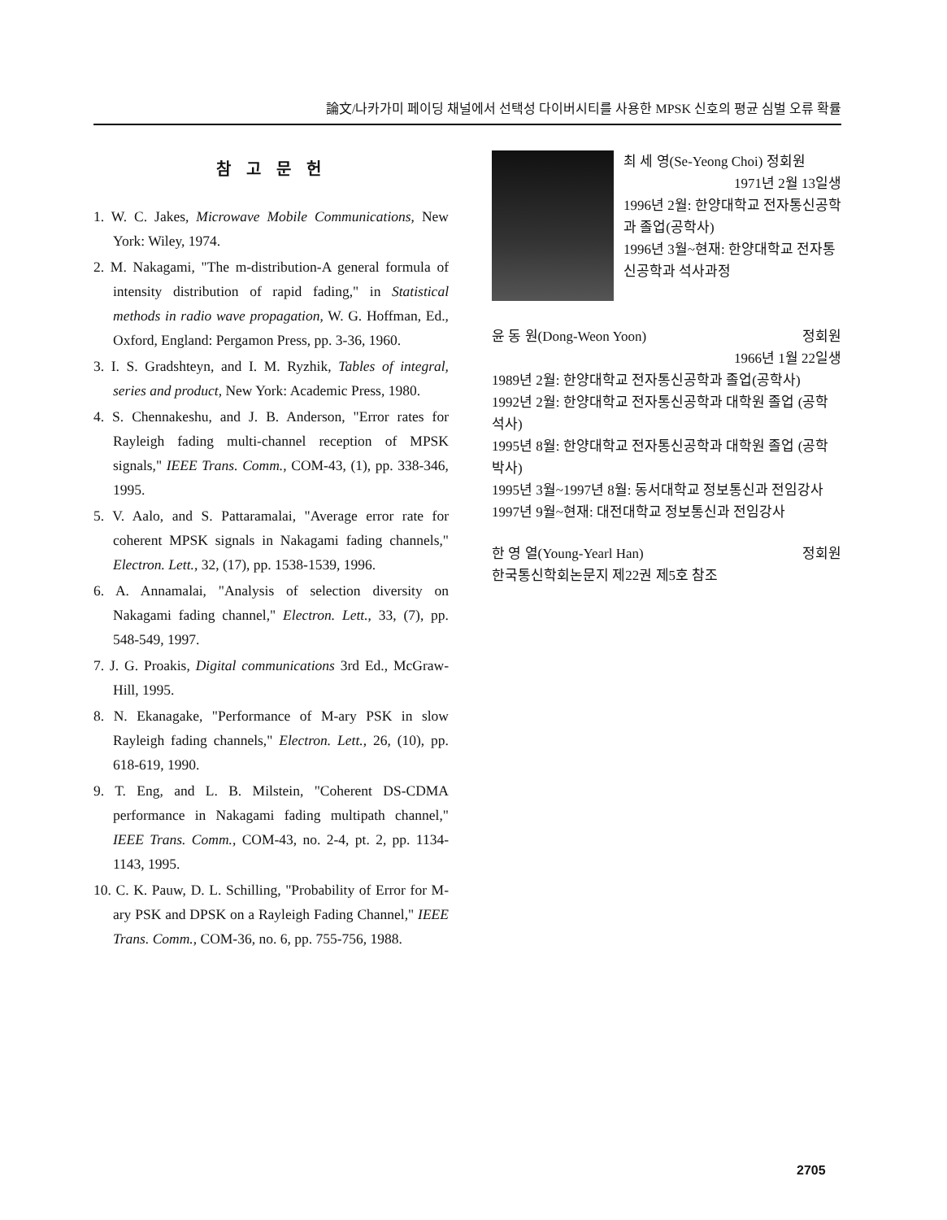論文/나카가미 페이딩 채널에서 선택성 다이버시티를 사용한 MPSK 신호의 평균 심벌 오류 확률
참 고 문 헌
1. W. C. Jakes, Microwave Mobile Communications, New York: Wiley, 1974.
2. M. Nakagami, "The m-distribution-A general formula of intensity distribution of rapid fading," in Statistical methods in radio wave propagation, W. G. Hoffman, Ed., Oxford, England: Pergamon Press, pp. 3-36, 1960.
3. I. S. Gradshteyn, and I. M. Ryzhik, Tables of integral, series and product, New York: Academic Press, 1980.
4. S. Chennakeshu, and J. B. Anderson, "Error rates for Rayleigh fading multi-channel reception of MPSK signals," IEEE Trans. Comm., COM-43, (1), pp. 338-346, 1995.
5. V. Aalo, and S. Pattaramalai, "Average error rate for coherent MPSK signals in Nakagami fading channels," Electron. Lett., 32, (17), pp. 1538-1539, 1996.
6. A. Annamalai, "Analysis of selection diversity on Nakagami fading channel," Electron. Lett., 33, (7), pp. 548-549, 1997.
7. J. G. Proakis, Digital communications 3rd Ed., McGraw-Hill, 1995.
8. N. Ekanagake, "Performance of M-ary PSK in slow Rayleigh fading channels," Electron. Lett., 26, (10), pp. 618-619, 1990.
9. T. Eng, and L. B. Milstein, "Coherent DS-CDMA performance in Nakagami fading multipath channel," IEEE Trans. Comm., COM-43, no. 2-4, pt. 2, pp. 1134-1143, 1995.
10. C. K. Pauw, D. L. Schilling, "Probability of Error for M-ary PSK and DPSK on a Rayleigh Fading Channel," IEEE Trans. Comm., COM-36, no. 6, pp. 755-756, 1988.
최 세 영(Se-Yeong Choi) 정회원
1971년 2월 13일생
1996년 2월: 한양대학교 전자통신공학과 졸업(공학사)
1996년 3월~현재: 한양대학교 전자통신공학과 석사과정
윤 동 원(Dong-Weon Yoon) 정회원
1966년 1월 22일생
1989년 2월: 한양대학교 전자통신공학과 졸업(공학사)
1992년 2월: 한양대학교 전자통신공학과 대학원 졸업 (공학 석사)
1995년 8월: 한양대학교 전자통신공학과 대학원 졸업 (공학 박사)
1995년 3월~1997년 8월: 동서대학교 정보통신과 전임강사
1997년 9월~현재: 대전대학교 정보통신과 전임강사
한 영 열(Young-Yearl Han) 정회원
한국통신학회논문지 제22권 제5호 참조
2705